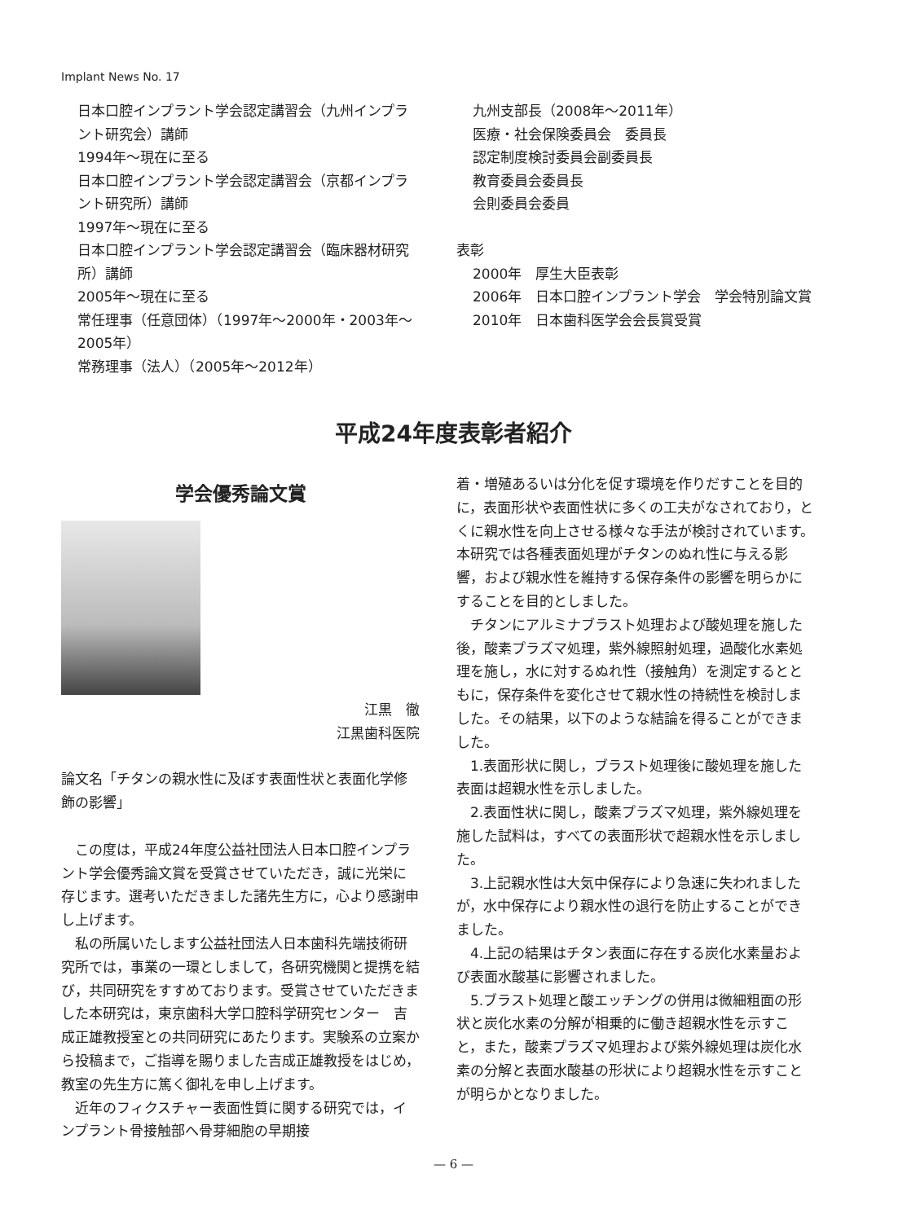Implant News No. 17
日本口腔インプラント学会認定講習会（九州インプラント研究会）講師
1994年～現在に至る
日本口腔インプラント学会認定講習会（京都インプラント研究所）講師
1997年～現在に至る
日本口腔インプラント学会認定講習会（臨床器材研究所）講師
2005年～現在に至る
常任理事（任意団体）（1997年～2000年・2003年～2005年）
常務理事（法人）（2005年～2012年）
九州支部長（2008年～2011年）
医療・社会保険委員会　委員長
認定制度検討委員会副委員長
教育委員会委員長
会則委員会委員
表彰
2000年　厚生大臣表彰
2006年　日本口腔インプラント学会　学会特別論文賞
2010年　日本歯科医学会会長賞受賞
平成24年度表彰者紹介
学会優秀論文賞
江黒　徹
江黒歯科医院
論文名「チタンの親水性に及ぼす表面性状と表面化学修飾の影響」
この度は，平成24年度公益社団法人日本口腔インプラント学会優秀論文賞を受賞させていただき，誠に光栄に存じます。選考いただきました諸先生方に，心より感謝申し上げます。
私の所属いたします公益社団法人日本歯科先端技術研究所では，事業の一環としまして，各研究機関と提携を結び，共同研究をすすめております。受賞させていただきました本研究は，東京歯科大学口腔科学研究センター　吉成正雄教授室との共同研究にあたります。実験系の立案から投稿まで，ご指導を賜りました吉成正雄教授をはじめ，教室の先生方に篤く御礼を申し上げます。
近年のフィクスチャー表面性質に関する研究では，インプラント骨接触部へ骨芽細胞の早期接
着・増殖あるいは分化を促す環境を作りだすことを目的に，表面形状や表面性状に多くの工夫がなされており，とくに親水性を向上させる様々な手法が検討されています。本研究では各種表面処理がチタンのぬれ性に与える影響，および親水性を維持する保存条件の影響を明らかにすることを目的としました。
チタンにアルミナブラスト処理および酸処理を施した後，酸素プラズマ処理，紫外線照射処理，過酸化水素処理を施し，水に対するぬれ性（接触角）を測定するとともに，保存条件を変化させて親水性の持続性を検討しました。その結果，以下のような結論を得ることができました。
1.表面形状に関し，ブラスト処理後に酸処理を施した表面は超親水性を示しました。
2.表面性状に関し，酸素プラズマ処理，紫外線処理を施した試料は，すべての表面形状で超親水性を示しました。
3.上記親水性は大気中保存により急速に失われましたが，水中保存により親水性の退行を防止することができました。
4.上記の結果はチタン表面に存在する炭化水素量および表面水酸基に影響されました。
5.ブラスト処理と酸エッチングの併用は微細粗面の形状と炭化水素の分解が相乗的に働き超親水性を示すこと，また，酸素プラズマ処理および紫外線処理は炭化水素の分解と表面水酸基の形状により超親水性を示すことが明らかとなりました。
— 6 —